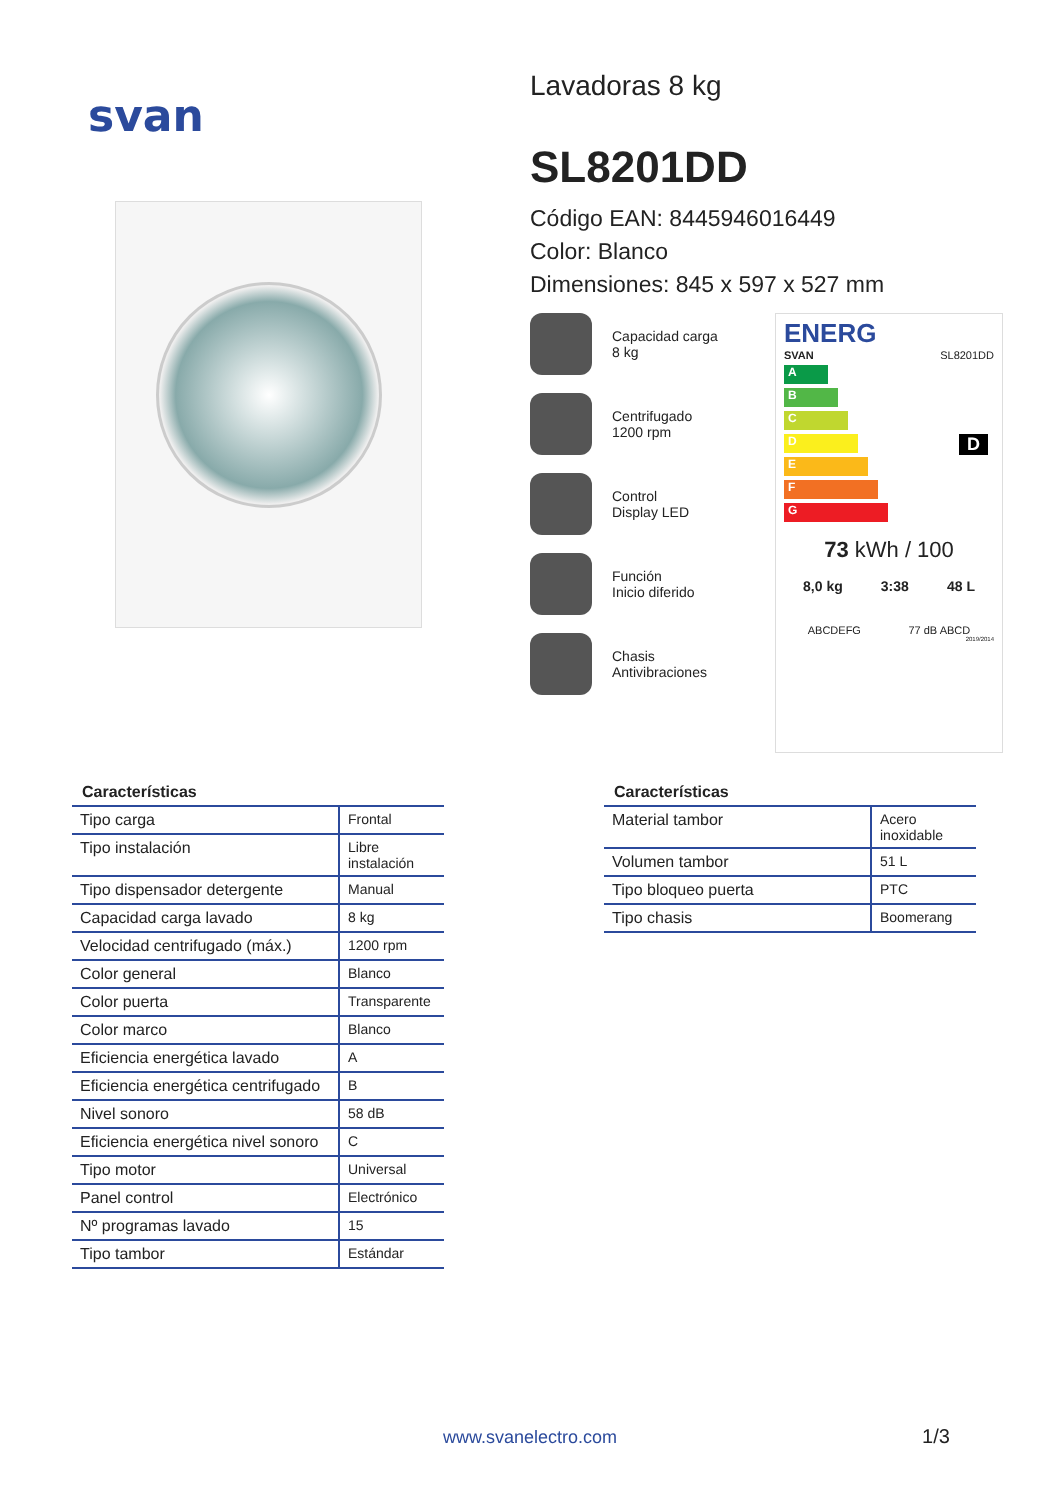svan
Lavadoras 8 kg
SL8201DD
Código EAN: 8445946016449
Color: Blanco
Dimensiones: 845 x 597 x 527 mm
Capacidad carga
8 kg
Centrifugado
1200 rpm
Control
Display LED
Función
Inicio diferido
Chasis
Antivibraciones
ENERG
SVAN SL8201DD
A
B
C
D D
E
F
G
73 kWh / 100
8,0 kg 3:38 48 L
ABCDEFG 77 dB ABCD
2019/2014
Características
| Tipo carga | Frontal |
| Tipo instalación | Libre instalación |
| Tipo dispensador detergente | Manual |
| Capacidad carga lavado | 8 kg |
| Velocidad centrifugado (máx.) | 1200 rpm |
| Color general | Blanco |
| Color puerta | Transparente |
| Color marco | Blanco |
| Eficiencia energética lavado | A |
| Eficiencia energética centrifugado | B |
| Nivel sonoro | 58 dB |
| Eficiencia energética nivel sonoro | C |
| Tipo motor | Universal |
| Panel control | Electrónico |
| Nº programas lavado | 15 |
| Tipo tambor | Estándar |
Características
| Material tambor | Acero inoxidable |
| Volumen tambor | 51 L |
| Tipo bloqueo puerta | PTC |
| Tipo chasis | Boomerang |
www.svanelectro.com 1/3